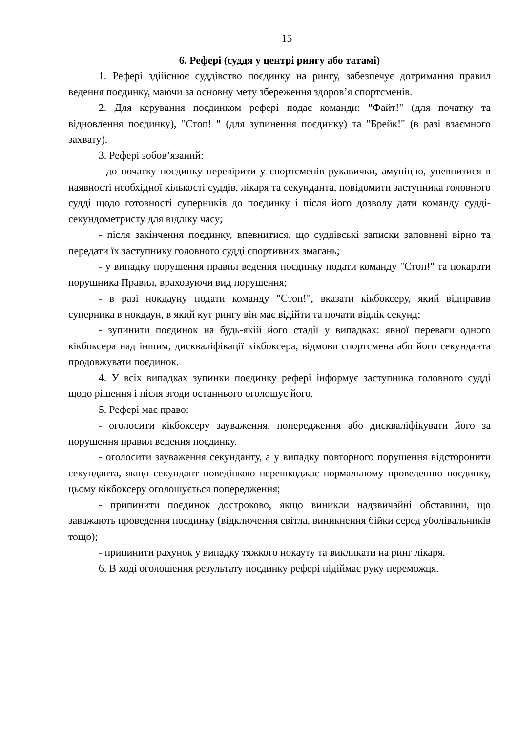15
6. Рефері (суддя у центрі рингу або татамі)
1. Рефері здійснює суддівство поєдинку на рингу, забезпечує дотримання правил ведення поєдинку, маючи за основну мету збереження здоров’я спортсменів.
2. Для керування поєдинком рефері подає команди: "Файт!" (для початку та відновлення поєдинку), "Стоп! " (для зупинення поєдинку) та "Брейк!" (в разі взаємного захвату).
3. Рефері зобов’язаний:
- до початку поєдинку перевірити у спортсменів рукавички, амуніцію, упевнитися в наявності необхідної кількості суддів, лікаря та секунданта, повідомити заступника головного судді щодо готовності суперників до поєдинку і після його дозволу дати команду судді-секундометристу для відліку часу;
- після закінчення поєдинку, впевнитися, що суддівські записки заповнені вірно та передати їх заступнику головного судді спортивних змагань;
- у випадку порушення правил ведення поєдинку подати команду "Стоп!" та покарати порушника Правил, враховуючи вид порушення;
- в разі нокдауну подати команду "Стоп!", вказати кікбоксеру, який відправив суперника в нокдаун, в який кут рингу він має відійти та почати відлік секунд;
- зупинити поєдинок на будь-якій його стадії у випадках: явної переваги одного кікбоксера над іншим, дискваліфікації кікбоксера, відмови спортсмена або його секунданта продовжувати поєдинок.
4. У всіх випадках зупинки поєдинку рефері інформує заступника головного судді щодо рішення і після згоди останнього оголошує його.
5. Рефері має право:
- оголосити кікбоксеру зауваження, попередження або дискваліфікувати його за порушення правил ведення поєдинку.
- оголосити зауваження секунданту, а у випадку повторного порушення відсторонити секунданта, якщо секундант поведінкою перешкоджає нормальному проведенню поєдинку, цьому кікбоксеру оголошується попередження;
- припинити поєдинок достроково, якщо виникли надзвичайні обставини, що заважають проведення поєдинку (відключення світла, виникнення бійки серед уболівальників тощо);
- припинити рахунок у випадку тяжкого нокауту та викликати на ринг лікаря.
6. В ході оголошення результату поєдинку рефері підіймає руку переможця.